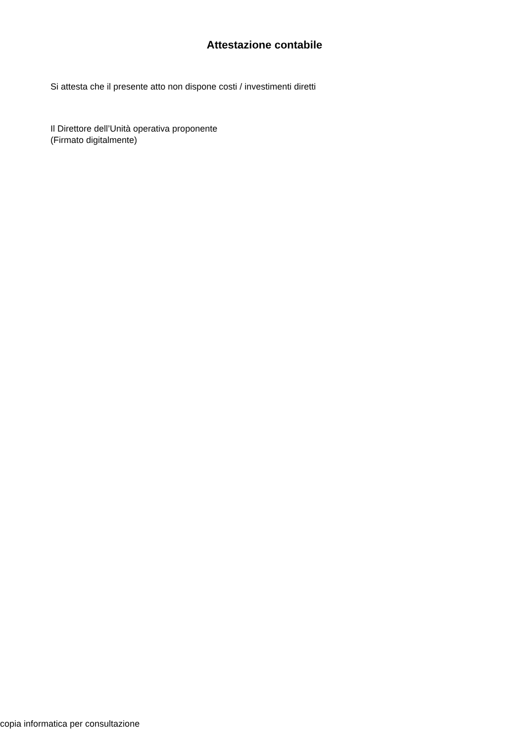Attestazione contabile
Si attesta che il presente atto non dispone costi / investimenti diretti
Il Direttore dell’Unità operativa proponente
(Firmato digitalmente)
copia informatica per consultazione